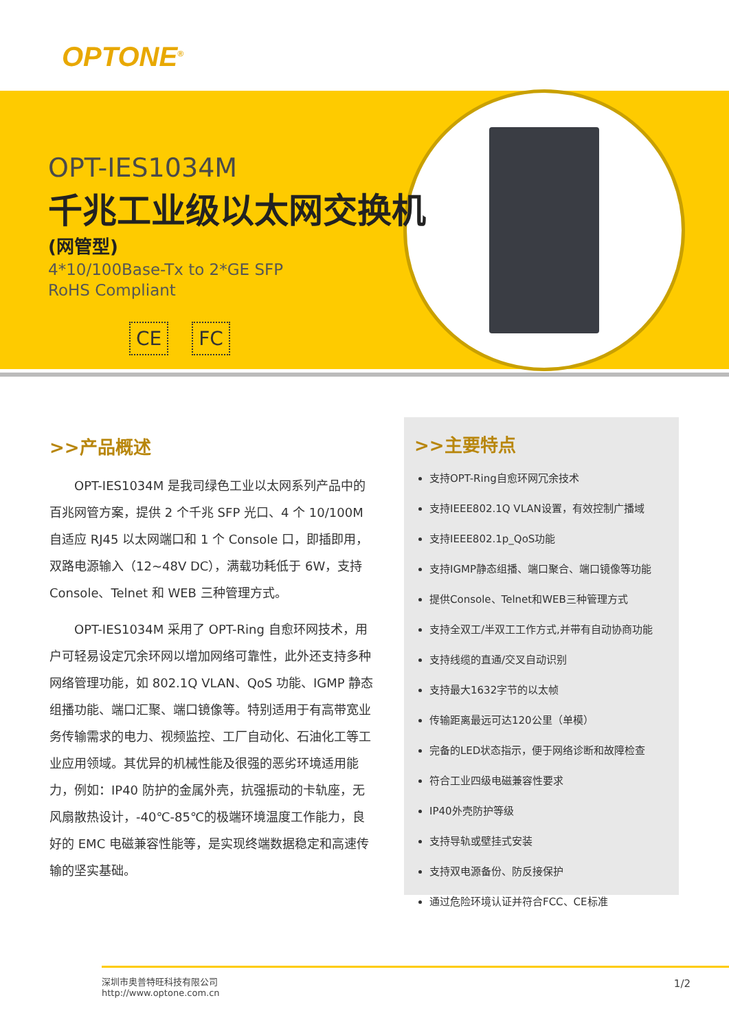OPTONE<sup>®</sup>
OPT-IES1034M
千兆工业级以太网交换机
(网管型)
4*10/100Base-Tx to 2*GE SFP
RoHS Compliant
CE FC
>>产品概述
OPT-IES1034M 是我司绿色工业以太网系列产品中的百兆网管方案，提供 2 个千兆 SFP 光口、4 个 10/100M 自适应 RJ45 以太网端口和 1 个 Console 口，即插即用，双路电源输入（12~48V DC），满载功耗低于 6W，支持 Console、Telnet 和 WEB 三种管理方式。
OPT-IES1034M 采用了 OPT-Ring 自愈环网技术，用户可轻易设定冗余环网以增加网络可靠性，此外还支持多种网络管理功能，如 802.1Q VLAN、QoS 功能、IGMP 静态组播功能、端口汇聚、端口镜像等。特别适用于有高带宽业务传输需求的电力、视频监控、工厂自动化、石油化工等工业应用领域。其优异的机械性能及很强的恶劣环境适用能力，例如：IP40 防护的金属外壳，抗强振动的卡轨座，无风扇散热设计，-40℃-85℃的极端环境温度工作能力，良好的 EMC 电磁兼容性能等，是实现终端数据稳定和高速传输的坚实基础。
>>主要特点
支持OPT-Ring自愈环网冗余技术
支持IEEE802.1Q VLAN设置，有效控制广播域
支持IEEE802.1p_QoS功能
支持IGMP静态组播、端口聚合、端口镜像等功能
提供Console、Telnet和WEB三种管理方式
支持全双工/半双工工作方式,并带有自动协商功能
支持线缆的直通/交叉自动识别
支持最大1632字节的以太帧
传输距离最远可达120公里（单模）
完备的LED状态指示，便于网络诊断和故障检查
符合工业四级电磁兼容性要求
IP40外壳防护等级
支持导轨或壁挂式安装
支持双电源备份、防反接保护
通过危险环境认证并符合FCC、CE标准
深圳市奥普特旺科技有限公司
http://www.optone.com.cn
1/2